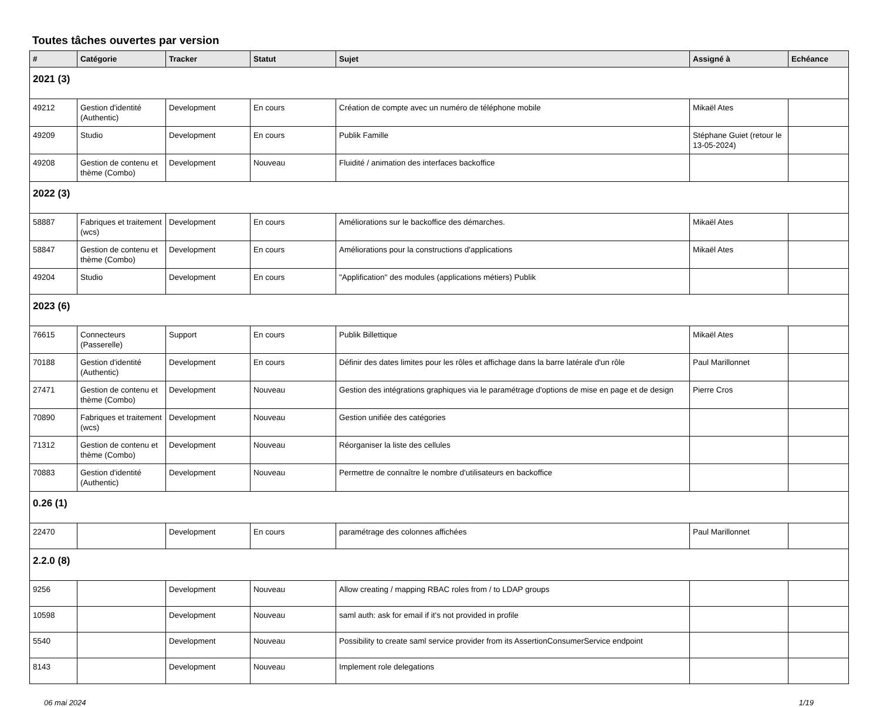Toutes tâches ouvertes par version
| # | Catégorie | Tracker | Statut | Sujet | Assigné à | Echéance |
| --- | --- | --- | --- | --- | --- | --- |
| 2021 (3) | | | | | | |
| 49212 | Gestion d'identité (Authentic) | Development | En cours | Création de compte avec un numéro de téléphone mobile | Mikaël Ates | |
| 49209 | Studio | Development | En cours | Publik Famille | Stéphane Guiet (retour le 13-05-2024) | |
| 49208 | Gestion de contenu et thème (Combo) | Development | Nouveau | Fluidité / animation des interfaces backoffice | | |
| 2022 (3) | | | | | | |
| 58887 | Fabriques et traitement (wcs) | Development | En cours | Améliorations sur le backoffice des démarches. | Mikaël Ates | |
| 58847 | Gestion de contenu et thème (Combo) | Development | En cours | Améliorations pour la constructions d'applications | Mikaël Ates | |
| 49204 | Studio | Development | En cours | "Applification" des modules (applications métiers) Publik | | |
| 2023 (6) | | | | | | |
| 76615 | Connecteurs (Passerelle) | Support | En cours | Publik Billettique | Mikaël Ates | |
| 70188 | Gestion d'identité (Authentic) | Development | En cours | Définir des dates limites pour les rôles et affichage dans la barre latérale d'un rôle | Paul Marillonnet | |
| 27471 | Gestion de contenu et thème (Combo) | Development | Nouveau | Gestion des intégrations graphiques via le paramétrage d'options de mise en page et de design | Pierre Cros | |
| 70890 | Fabriques et traitement (wcs) | Development | Nouveau | Gestion unifiée des catégories | | |
| 71312 | Gestion de contenu et thème (Combo) | Development | Nouveau | Réorganiser la liste des cellules | | |
| 70883 | Gestion d'identité (Authentic) | Development | Nouveau | Permettre de connaître le nombre d'utilisateurs en backoffice | | |
| 0.26 (1) | | | | | | |
| 22470 | | Development | En cours | paramétrage des colonnes affichées | Paul Marillonnet | |
| 2.2.0 (8) | | | | | | |
| 9256 | | Development | Nouveau | Allow creating / mapping RBAC roles from / to LDAP groups | | |
| 10598 | | Development | Nouveau | saml auth: ask for email if it's not provided in profile | | |
| 5540 | | Development | Nouveau | Possibility to create saml service provider from its AssertionConsumerService endpoint | | |
| 8143 | | Development | Nouveau | Implement role delegations | | |
06 mai 2024 1/19